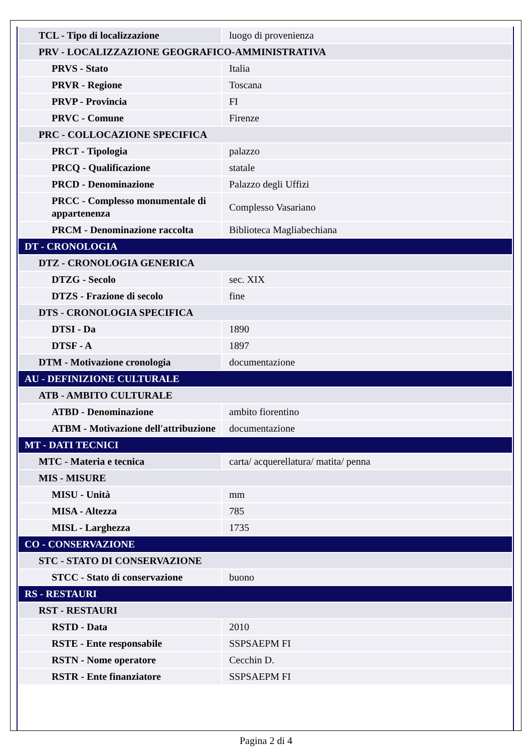| TCL - Tipo di localizzazione | luogo di provenienza |
| PRV - LOCALIZZAZIONE GEOGRAFICO-AMMINISTRATIVA | |
| PRVS - Stato | Italia |
| PRVR - Regione | Toscana |
| PRVP - Provincia | FI |
| PRVC - Comune | Firenze |
| PRC - COLLOCAZIONE SPECIFICA | |
| PRCT - Tipologia | palazzo |
| PRCQ - Qualificazione | statale |
| PRCD - Denominazione | Palazzo degli Uffizi |
| PRCC - Complesso monumentale di appartenenza | Complesso Vasariano |
| PRCM - Denominazione raccolta | Biblioteca Magliabechiana |
| DT - CRONOLOGIA | |
| DTZ - CRONOLOGIA GENERICA | |
| DTZG - Secolo | sec. XIX |
| DTZS - Frazione di secolo | fine |
| DTS - CRONOLOGIA SPECIFICA | |
| DTSI - Da | 1890 |
| DTSF - A | 1897 |
| DTM - Motivazione cronologia | documentazione |
| AU - DEFINIZIONE CULTURALE | |
| ATB - AMBITO CULTURALE | |
| ATBD - Denominazione | ambito fiorentino |
| ATBM - Motivazione dell'attribuzione | documentazione |
| MT - DATI TECNICI | |
| MTC - Materia e tecnica | carta/ acquerellatura/ matita/ penna |
| MIS - MISURE | |
| MISU - Unità | mm |
| MISA - Altezza | 785 |
| MISL - Larghezza | 1735 |
| CO - CONSERVAZIONE | |
| STC - STATO DI CONSERVAZIONE | |
| STCC - Stato di conservazione | buono |
| RS - RESTAURI | |
| RST - RESTAURI | |
| RSTD - Data | 2010 |
| RSTE - Ente responsabile | SSPSAEPM FI |
| RSTN - Nome operatore | Cecchin D. |
| RSTR - Ente finanziatore | SSPSAEPM FI |
Pagina 2 di 4